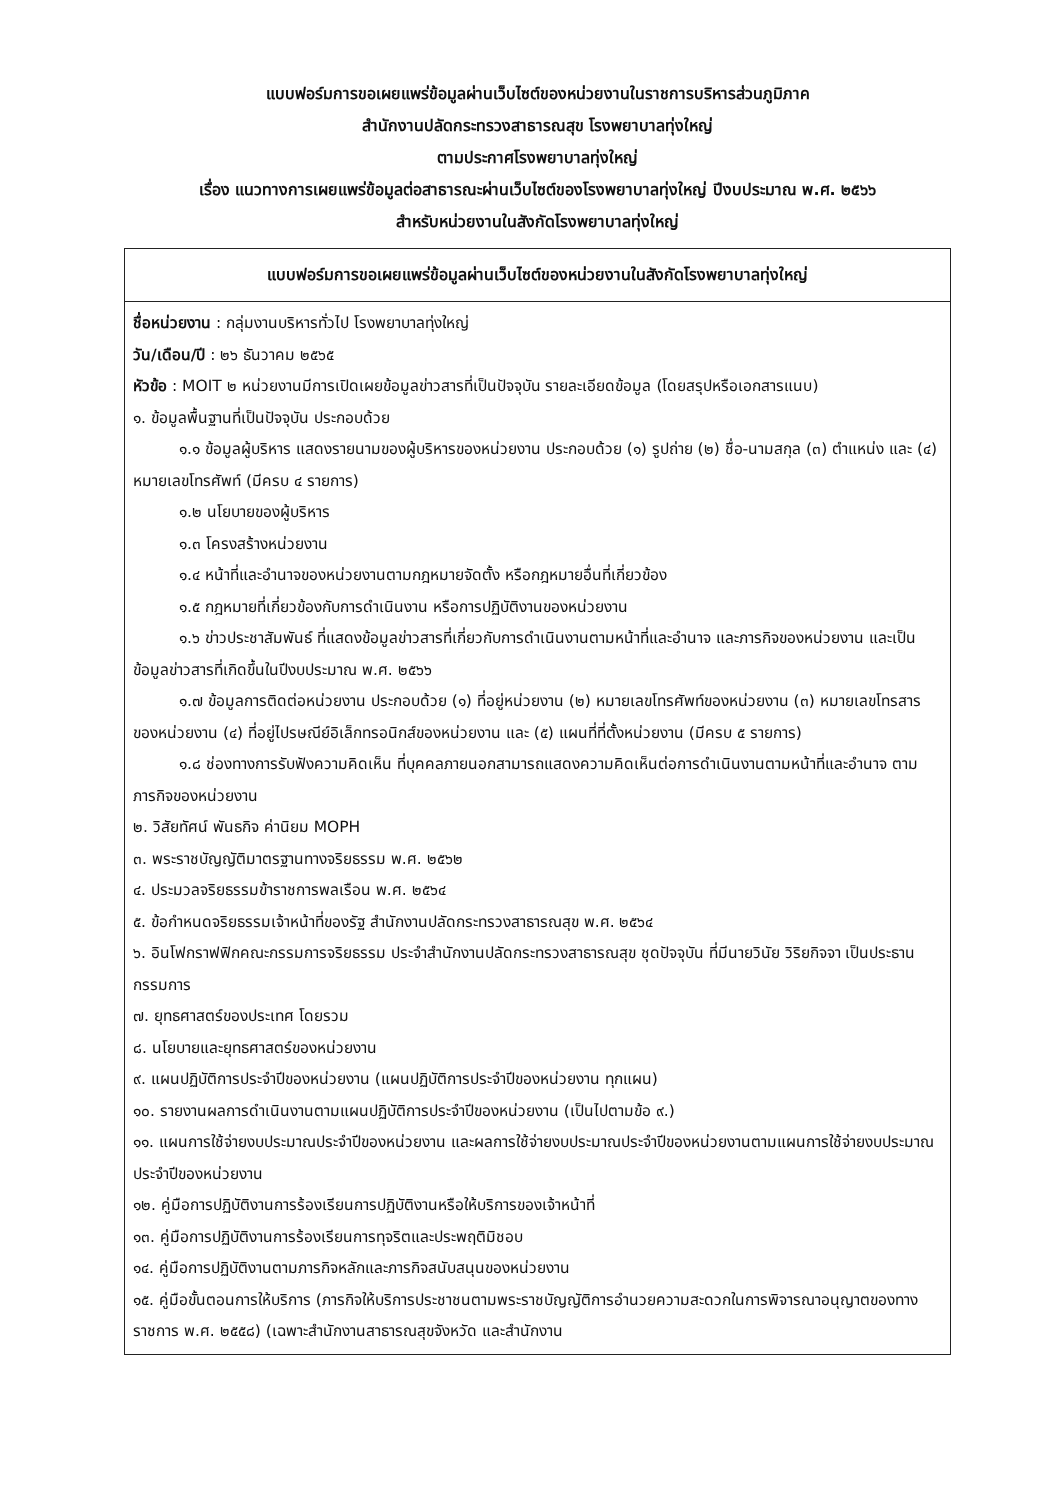แบบฟอร์มการขอเผยแพร่ข้อมูลผ่านเว็บไซต์ของหน่วยงานในราชการบริหารส่วนภูมิภาค
สำนักงานปลัดกระทรวงสาธารณสุข โรงพยาบาลทุ่งใหญ่
ตามประกาศโรงพยาบาลทุ่งใหญ่
เรื่อง แนวทางการเผยแพร่ข้อมูลต่อสาธารณะผ่านเว็บไซต์ของโรงพยาบาลทุ่งใหญ่ ปีงบประมาณ พ.ศ. ๒๕๖๖
สำหรับหน่วยงานในสังกัดโรงพยาบาลทุ่งใหญ่
| แบบฟอร์มการขอเผยแพร่ข้อมูลผ่านเว็บไซต์ของหน่วยงานในสังกัดโรงพยาบาลทุ่งใหญ่ |
| --- |
| ชื่อหน่วยงาน : กลุ่มงานบริหารทั่วไป โรงพยาบาลทุ่งใหญ่ วัน/เดือน/ปี : ๒๖ ธันวาคม ๒๕๖๕ หัวข้อ : MOIT ๒ หน่วยงานมีการเปิดเผยข้อมูลข่าวสารที่เป็นปัจจุบัน รายละเอียดข้อมูล (โดยสรุปหรือเอกสารแนบ) ๑. ข้อมูลพื้นฐานที่เป็นปัจจุบัน ประกอบด้วย ๑.๑ ข้อมูลผู้บริหาร แสดงรายนามของผู้บริหารของหน่วยงาน ประกอบด้วย (๑) รูปถ่าย (๒) ชื่อ-นามสกุล (๓) ตำแหน่ง และ (๔) หมายเลขโทรศัพท์ (มีครบ ๔ รายการ) ๑.๒ นโยบายของผู้บริหาร ๑.๓ โครงสร้างหน่วยงาน ๑.๔ หน้าที่และอำนาจของหน่วยงานตามกฎหมายจัดตั้ง หรือกฎหมายอื่นที่เกี่ยวข้อง ๑.๕ กฎหมายที่เกี่ยวข้องกับการดำเนินงาน หรือการปฏิบัติงานของหน่วยงาน ๑.๖ ข่าวประชาสัมพันธ์ ที่แสดงข้อมูลข่าวสารที่เกี่ยวกับการดำเนินงานตามหน้าที่และอำนาจ และภารกิจของหน่วยงาน และเป็นข้อมูลข่าวสารที่เกิดขึ้นในปีงบประมาณ พ.ศ. ๒๕๖๖ ๑.๗ ข้อมูลการติดต่อหน่วยงาน ประกอบด้วย (๑) ที่อยู่หน่วยงาน (๒) หมายเลขโทรศัพท์ของหน่วยงาน (๓) หมายเลขโทรสารของหน่วยงาน (๔) ที่อยู่ไปรษณีย์อิเล็กทรอนิกส์ของหน่วยงาน และ (๕) แผนที่ที่ตั้งหน่วยงาน (มีครบ ๕ รายการ) ๑.๘ ช่องทางการรับฟังความคิดเห็น ที่บุคคลภายนอกสามารถแสดงความคิดเห็นต่อการดำเนินงานตามหน้าที่และอำนาจ ตามภารกิจของหน่วยงาน ๒. วิสัยทัศน์ พันธกิจ ค่านิยม MOPH ๓. พระราชบัญญัติมาตรฐานทางจริยธรรม พ.ศ. ๒๕๖๒ ๔. ประมวลจริยธรรมข้าราชการพลเรือน พ.ศ. ๒๕๖๔ ๕. ข้อกำหนดจริยธรรมเจ้าหน้าที่ของรัฐ สำนักงานปลัดกระทรวงสาธารณสุข พ.ศ. ๒๕๖๔ ๖. อินโฟกราฟฟิกคณะกรรมการจริยธรรม ประจำสำนักงานปลัดกระทรวงสาธารณสุข ชุดปัจจุบัน ที่มีนายวินัย วิริยกิจจา เป็นประธานกรรมการ ๗. ยุทธศาสตร์ของประเทศ โดยรวม ๘. นโยบายและยุทธศาสตร์ของหน่วยงาน ๙. แผนปฏิบัติการประจำปีของหน่วยงาน (แผนปฏิบัติการประจำปีของหน่วยงาน ทุกแผน) ๑๐. รายงานผลการดำเนินงานตามแผนปฏิบัติการประจำปีของหน่วยงาน (เป็นไปตามข้อ ๙.) ๑๑. แผนการใช้จ่ายงบประมาณประจำปีของหน่วยงาน และผลการใช้จ่ายงบประมาณประจำปีของหน่วยงานตามแผนการใช้จ่ายงบประมาณประจำปีของหน่วยงาน ๑๒. คู่มือการปฏิบัติงานการร้องเรียนการปฏิบัติงานหรือให้บริการของเจ้าหน้าที่ ๑๓. คู่มือการปฏิบัติงานการร้องเรียนการทุจริตและประพฤติมิชอบ ๑๔. คู่มือการปฏิบัติงานตามภารกิจหลักและภารกิจสนับสนุนของหน่วยงาน ๑๕. คู่มือขั้นตอนการให้บริการ (ภารกิจให้บริการประชาชนตามพระราชบัญญัติการอำนวยความสะดวกในการพิจารณาอนุญาตของทางราชการ พ.ศ. ๒๕๕๘) (เฉพาะสำนักงานสาธารณสุขจังหวัด และสำนักงาน |